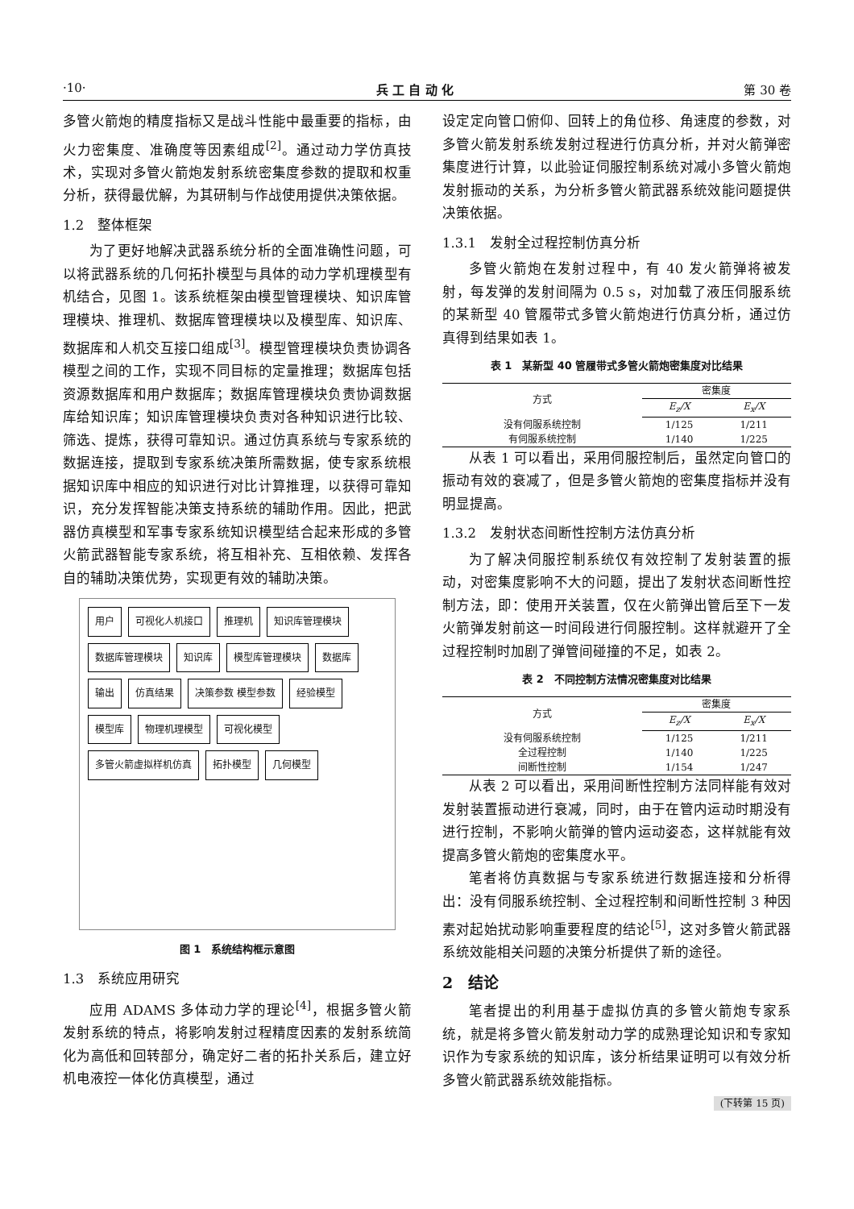·10· 兵 工 自 动 化 第 30 卷
多管火箭炮的精度指标又是战斗性能中最重要的指标，由火力密集度、准确度等因素组成<sup>[2]</sup>。通过动力学仿真技术，实现对多管火箭炮发射系统密集度参数的提取和权重分析，获得最优解，为其研制与作战使用提供决策依据。
1.2　整体框架
为了更好地解决武器系统分析的全面准确性问题，可以将武器系统的几何拓扑模型与具体的动力学机理模型有机结合，见图 1。该系统框架由模型管理模块、知识库管理模块、推理机、数据库管理模块以及模型库、知识库、数据库和人机交互接口组成<sup>[3]</sup>。模型管理模块负责协调各模型之间的工作，实现不同目标的定量推理；数据库包括资源数据库和用户数据库；数据库管理模块负责协调数据库给知识库；知识库管理模块负责对各种知识进行比较、筛选、提炼，获得可靠知识。通过仿真系统与专家系统的数据连接，提取到专家系统决策所需数据，使专家系统根据知识库中相应的知识进行对比计算推理，以获得可靠知识，充分发挥智能决策支持系统的辅助作用。因此，把武器仿真模型和军事专家系统知识模型结合起来形成的多管火箭武器智能专家系统，将互相补充、互相依赖、发挥各自的辅助决策优势，实现更有效的辅助决策。
用户 可视化人机接口 推理机 知识库管理模块 数据库管理模块 知识库 模型库管理模块 数据库 输出 仿真结果 决策参数 模型参数 经验模型 模型库 物理机理模型 可视化模型 多管火箭虚拟样机仿真 拓扑模型 几何模型
图 1　系统结构框示意图
1.3　系统应用研究
应用 ADAMS 多体动力学的理论<sup>[4]</sup>，根据多管火箭发射系统的特点，将影响发射过程精度因素的发射系统简化为高低和回转部分，确定好二者的拓扑关系后，建立好机电液控一体化仿真模型，通过
设定定向管口俯仰、回转上的角位移、角速度的参数，对多管火箭发射系统发射过程进行仿真分析，并对火箭弹密集度进行计算，以此验证伺服控制系统对减小多管火箭炮发射振动的关系，为分析多管火箭武器系统效能问题提供决策依据。
1.3.1　发射全过程控制仿真分析
多管火箭炮在发射过程中，有 40 发火箭弹将被发射，每发弹的发射间隔为 0.5 s，对加载了液压伺服系统的某新型 40 管履带式多管火箭炮进行仿真分析，通过仿真得到结果如表 1。
表 1　某新型 40 管履带式多管火箭炮密集度对比结果
| 方式 | 密集度 | |
| --- | --- | --- |
| | E<sub>z</sub>/X | E<sub>x</sub>/X |
| 没有伺服系统控制 | 1/125 | 1/211 |
| 有伺服系统控制 | 1/140 | 1/225 |
从表 1 可以看出，采用伺服控制后，虽然定向管口的振动有效的衰减了，但是多管火箭炮的密集度指标并没有明显提高。
1.3.2　发射状态间断性控制方法仿真分析
为了解决伺服控制系统仅有效控制了发射装置的振动，对密集度影响不大的问题，提出了发射状态间断性控制方法，即：使用开关装置，仅在火箭弹出管后至下一发火箭弹发射前这一时间段进行伺服控制。这样就避开了全过程控制时加剧了弹管间碰撞的不足，如表 2。
表 2　不同控制方法情况密集度对比结果
| 方式 | 密集度 | |
| --- | --- | --- |
| | E<sub>z</sub>/X | E<sub>x</sub>/X |
| 没有伺服系统控制 | 1/125 | 1/211 |
| 全过程控制 | 1/140 | 1/225 |
| 间断性控制 | 1/154 | 1/247 |
从表 2 可以看出，采用间断性控制方法同样能有效对发射装置振动进行衰减，同时，由于在管内运动时期没有进行控制，不影响火箭弹的管内运动姿态，这样就能有效提高多管火箭炮的密集度水平。
笔者将仿真数据与专家系统进行数据连接和分析得出：没有伺服系统控制、全过程控制和间断性控制 3 种因素对起始扰动影响重要程度的结论<sup>[5]</sup>，这对多管火箭武器系统效能相关问题的决策分析提供了新的途径。
2　结论
笔者提出的利用基于虚拟仿真的多管火箭炮专家系统，就是将多管火箭发射动力学的成熟理论知识和专家知识作为专家系统的知识库，该分析结果证明可以有效分析多管火箭武器系统效能指标。
(下转第 15 页)